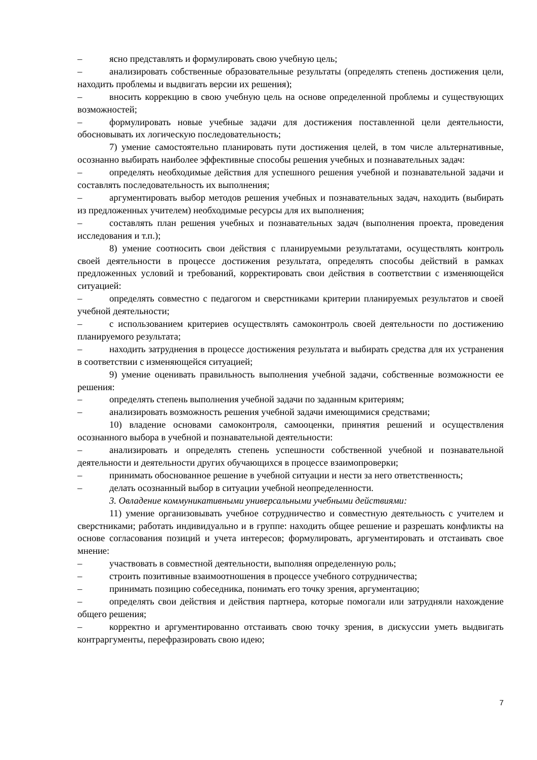– ясно представлять и формулировать свою учебную цель;
– анализировать собственные образовательные результаты (определять степень достижения цели, находить проблемы и выдвигать версии их решения);
– вносить коррекцию в свою учебную цель на основе определенной проблемы и существующих возможностей;
– формулировать новые учебные задачи для достижения поставленной цели деятельности, обосновывать их логическую последовательность;
7) умение самостоятельно планировать пути достижения целей, в том числе альтернативные, осознанно выбирать наиболее эффективные способы решения учебных и познавательных задач:
– определять необходимые действия для успешного решения учебной и познавательной задачи и составлять последовательность их выполнения;
– аргументировать выбор методов решения учебных и познавательных задач, находить (выбирать из предложенных учителем) необходимые ресурсы для их выполнения;
– составлять план решения учебных и познавательных задач (выполнения проекта, проведения исследования и т.п.);
8) умение соотносить свои действия с планируемыми результатами, осуществлять контроль своей деятельности в процессе достижения результата, определять способы действий в рамках предложенных условий и требований, корректировать свои действия в соответствии с изменяющейся ситуацией:
– определять совместно с педагогом и сверстниками критерии планируемых результатов и своей учебной деятельности;
– с использованием критериев осуществлять самоконтроль своей деятельности по достижению планируемого результата;
– находить затруднения в процессе достижения результата и выбирать средства для их устранения в соответствии с изменяющейся ситуацией;
9) умение оценивать правильность выполнения учебной задачи, собственные возможности ее решения:
– определять степень выполнения учебной задачи по заданным критериям;
– анализировать возможность решения учебной задачи имеющимися средствами;
10) владение основами самоконтроля, самооценки, принятия решений и осуществления осознанного выбора в учебной и познавательной деятельности:
– анализировать и определять степень успешности собственной учебной и познавательной деятельности и деятельности других обучающихся в процессе взаимопроверки;
– принимать обоснованное решение в учебной ситуации и нести за него ответственность;
– делать осознанный выбор в ситуации учебной неопределенности.
3. Овладение коммуникативными универсальными учебными действиями:
11) умение организовывать учебное сотрудничество и совместную деятельность с учителем и сверстниками; работать индивидуально и в группе: находить общее решение и разрешать конфликты на основе согласования позиций и учета интересов; формулировать, аргументировать и отстаивать свое мнение:
– участвовать в совместной деятельности, выполняя определенную роль;
– строить позитивные взаимоотношения в процессе учебного сотрудничества;
– принимать позицию собеседника, понимать его точку зрения, аргументацию;
– определять свои действия и действия партнера, которые помогали или затрудняли нахождение общего решения;
– корректно и аргументированно отстаивать свою точку зрения, в дискуссии уметь выдвигать контраргументы, перефразировать свою идею;
7